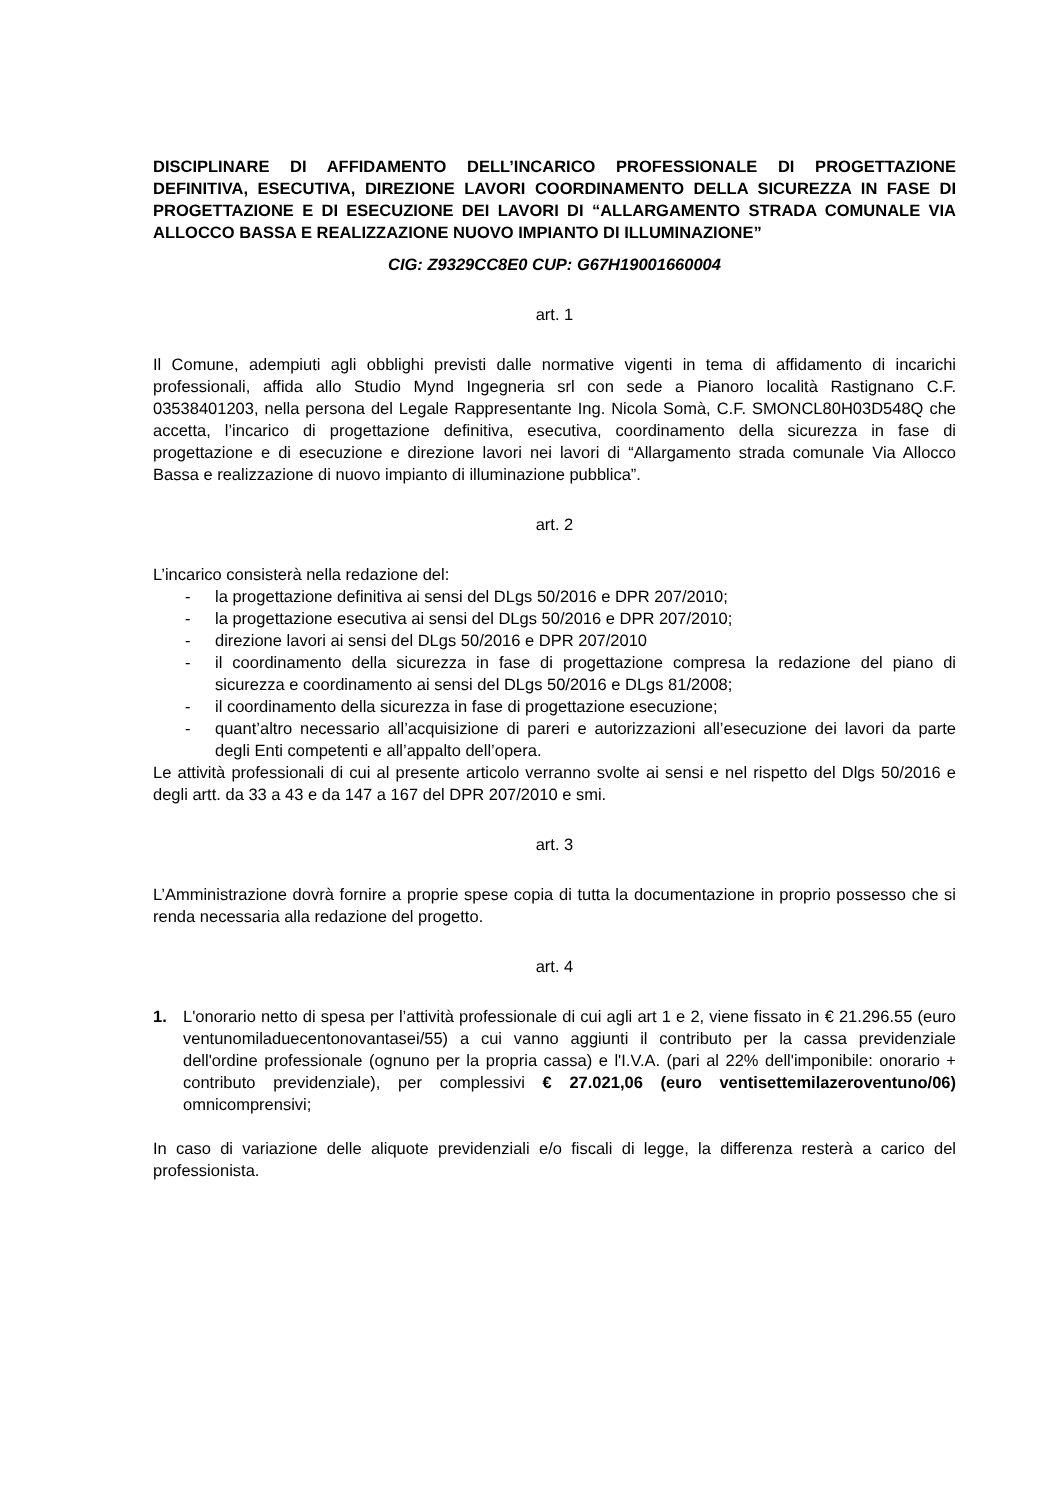DISCIPLINARE DI AFFIDAMENTO DELL’INCARICO PROFESSIONALE DI PROGETTAZIONE DEFINITIVA, ESECUTIVA, DIREZIONE LAVORI COORDINAMENTO DELLA SICUREZZA IN FASE DI PROGETTAZIONE E DI ESECUZIONE DEI LAVORI DI “ALLARGAMENTO STRADA COMUNALE VIA ALLOCCO BASSA E REALIZZAZIONE NUOVO IMPIANTO DI ILLUMINAZIONE”
CIG: Z9329CC8E0 CUP: G67H19001660004
art. 1
Il Comune, adempiuti agli obblighi previsti dalle normative vigenti in tema di affidamento di incarichi professionali, affida allo Studio Mynd Ingegneria srl con sede a Pianoro località Rastignano C.F. 03538401203, nella persona del Legale Rappresentante Ing. Nicola Somà, C.F. SMONCL80H03D548Q che accetta, l’incarico di progettazione definitiva, esecutiva, coordinamento della sicurezza in fase di progettazione e di esecuzione e direzione lavori nei lavori di “Allargamento strada comunale Via Allocco Bassa e realizzazione di nuovo impianto di illuminazione pubblica”.
art. 2
L’incarico consisterà nella redazione del:
- la progettazione definitiva ai sensi del DLgs 50/2016 e DPR 207/2010;
- la progettazione esecutiva ai sensi del DLgs 50/2016 e DPR 207/2010;
- direzione lavori ai sensi del DLgs 50/2016 e DPR 207/2010
- il coordinamento della sicurezza in fase di progettazione compresa la redazione del piano di sicurezza e coordinamento ai sensi del DLgs 50/2016 e DLgs 81/2008;
- il coordinamento della sicurezza in fase di progettazione esecuzione;
- quant’altro necessario all’acquisizione di pareri e autorizzazioni all’esecuzione dei lavori da parte degli Enti competenti e all’appalto dell’opera.
Le attività professionali di cui al presente articolo verranno svolte ai sensi e nel rispetto del Dlgs 50/2016 e degli artt. da 33 a 43 e da 147 a 167 del DPR 207/2010 e smi.
art. 3
L’Amministrazione dovrà fornire a proprie spese copia di tutta la documentazione in proprio possesso che si renda necessaria alla redazione del progetto.
art. 4
1. L'onorario netto di spesa per l’attività professionale di cui agli art 1 e 2, viene fissato in € 21.296.55 (euro ventunomiladuecentonovantasei/55) a cui vanno aggiunti il contributo per la cassa previdenziale dell'ordine professionale (ognuno per la propria cassa) e l'I.V.A. (pari al 22% dell'imponibile: onorario + contributo previdenziale), per complessivi € 27.021,06 (euro ventisettemilazeroventuno/06) omnicomprensivi;
In caso di variazione delle aliquote previdenziali e/o fiscali di legge, la differenza resterà a carico del professionista.